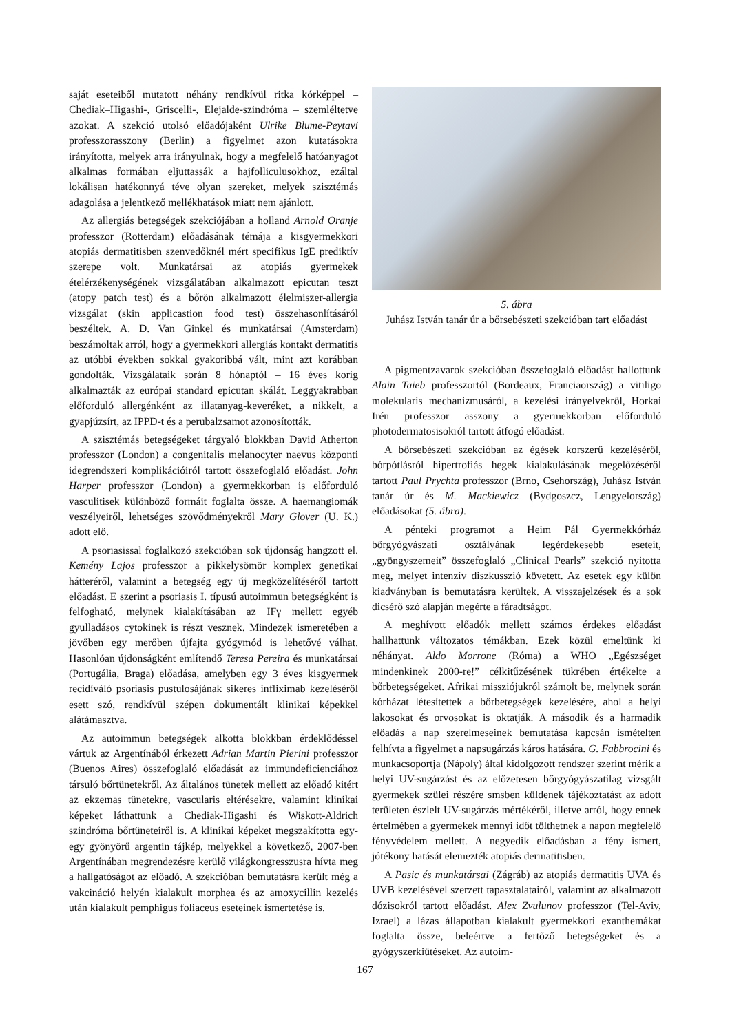saját eseteiből mutatott néhány rendkívül ritka kórképpel – Chediak–Higashi-, Griscelli-, Elejalde-szindróma – szemléltetve azokat. A szekció utolsó előadójaként Ulrike Blume-Peytavi professzorasszony (Berlin) a figyelmet azon kutatásokra irányította, melyek arra irányulnak, hogy a megfelelő hatóanyagot alkalmas formában eljuttassák a hajfolliculusokhoz, ezáltal lokálisan hatékonnyá téve olyan szereket, melyek szisztémás adagolása a jelentkező mellékhatások miatt nem ajánlott.
Az allergiás betegségek szekciójában a holland Arnold Oranje professzor (Rotterdam) előadásának témája a kisgyermekkori atopiás dermatitisben szenvedőknél mért specifikus IgE prediktív szerepe volt. Munkatársai az atopiás gyermekek ételérzékenységének vizsgálatában alkalmazott epicutan teszt (atopy patch test) és a bőrön alkalmazott élelmiszer-allergia vizsgálat (skin applicastion food test) összehasonlításáról beszéltek. A. D. Van Ginkel és munkatársai (Amsterdam) beszámoltak arról, hogy a gyermekkori allergiás kontakt dermatitis az utóbbi években sokkal gyakoribbá vált, mint azt korábban gondolták. Vizsgálataik során 8 hónaptól – 16 éves korig alkalmazták az európai standard epicutan skálát. Leggyakrabban előforduló allergénként az illatanyag-keveréket, a nikkelt, a gyapjúzsírt, az IPPD-t és a perubalzsamot azonosították.
A szisztémás betegségeket tárgyaló blokkban David Atherton professzor (London) a congenitalis melanocyter naevus központi idegrendszeri komplikációiról tartott összefoglaló előadást. John Harper professzor (London) a gyermekkorban is előforduló vasculitisek különböző formáit foglalta össze. A haemangiomák veszélyeiről, lehetséges szövődményekről Mary Glover (U. K.) adott elő.
A psoriasissal foglalkozó szekcióban sok újdonság hangzott el. Kemény Lajos professzor a pikkelysömör komplex genetikai hátteréről, valamint a betegség egy új megközelítéséről tartott előadást. E szerint a psoriasis I. típusú autoimmun betegségként is felfogható, melynek kialakításában az IFγ mellett egyéb gyulladásos cytokinek is részt vesznek. Mindezek ismeretében a jövőben egy merőben újfajta gyógymód is lehetővé válhat. Hasonlóan újdonságként említendő Teresa Pereira és munkatársai (Portugália, Braga) előadása, amelyben egy 3 éves kisgyermek recidíváló psoriasis pustulosájának sikeres infliximab kezeléséről esett szó, rendkívül szépen dokumentált klinikai képekkel alátámasztva.
Az autoimmun betegségek alkotta blokkban érdeklődéssel vártuk az Argentínából érkezett Adrian Martin Pierini professzor (Buenos Aires) összefoglaló előadását az immundeficienciához társuló bőrtünetekről. Az általános tünetek mellett az előadó kitért az ekzemas tünetekre, vascularis eltérésekre, valamint klinikai képeket láthattunk a Chediak-Higashi és Wiskott-Aldrich szindróma bőrtüneteiről is. A klinikai képeket megszakította egy-egy gyönyörű argentin tájkép, melyekkel a következő, 2007-ben Argentínában megrendezésre kerülő világkongresszusra hívta meg a hallgatóságot az előadó. A szekcióban bemutatásra került még a vakcináció helyén kialakult morphea és az amoxycillin kezelés után kialakult pemphigus foliaceus eseteinek ismertetése is.
5. ábra
Juhász István tanár úr a bőrsebészeti szekcióban tart előadást
A pigmentzavarok szekcióban összefoglaló előadást hallottunk Alain Taieb professzortól (Bordeaux, Franciaország) a vitiligo molekularis mechanizmusáról, a kezelési irányelvekről, Horkai Irén professzor asszony a gyermekkorban előforduló photodermatosisokról tartott átfogó előadást.
A bőrsebészeti szekcióban az égések korszerű kezeléséről, bórpótlásról hipertrofiás hegek kialakulásának megelőzéséről tartott Paul Prychta professzor (Brno, Csehország), Juhász István tanár úr és M. Mackiewicz (Bydgoszcz, Lengyelország) előadásokat (5. ábra).
A pénteki programot a Heim Pál Gyermekkórház bőrgyógyászati osztályának legérdekesebb eseteit, „gyöngyszemeit” összefoglaló „Clinical Pearls” szekció nyitotta meg, melyet intenzív diszkusszió követett. Az esetek egy külön kiadványban is bemutatásra kerültek. A visszajelzések és a sok dicsérő szó alapján megérte a fáradtságot.
A meghívott előadók mellett számos érdekes előadást hallhattunk változatos témákban. Ezek közül emeltünk ki néhányat. Aldo Morrone (Róma) a WHO „Egészséget mindenkinek 2000-re!” célkitűzésének tükrében értékelte a bőrbetegségeket. Afrikai missziójukról számolt be, melynek során kórházat létesítettek a bőrbetegségek kezelésére, ahol a helyi lakosokat és orvosokat is oktatják. A második és a harmadik előadás a nap szerelmeseinek bemutatása kapcsán ismételten felhívta a figyelmet a napsugárzás káros hatására. G. Fabbrocini és munkacsoportja (Nápoly) által kidolgozott rendszer szerint mérik a helyi UV-sugárzást és az előzetesen bőrgyógyászatilag vizsgált gyermekek szülei részére smsben küldenek tájékoztatást az adott területen észlelt UV-sugárzás mértékéről, illetve arról, hogy ennek értelmében a gyermekek mennyi időt tölthetnek a napon megfelelő fényvédelem mellett. A negyedik előadásban a fény ismert, jótékony hatását elemezték atopiás dermatitisben.
A Pasic és munkatársai (Zágráb) az atopiás dermatitis UVA és UVB kezelésével szerzett tapasztalatairól, valamint az alkalmazott dózisokról tartott előadást. Alex Zvulunov professzor (Tel-Aviv, Izrael) a lázas állapotban kialakult gyermekkori exanthemákat foglalta össze, beleértve a fertőző betegségeket és a gyógyszerkiütéseket. Az autoim-
167